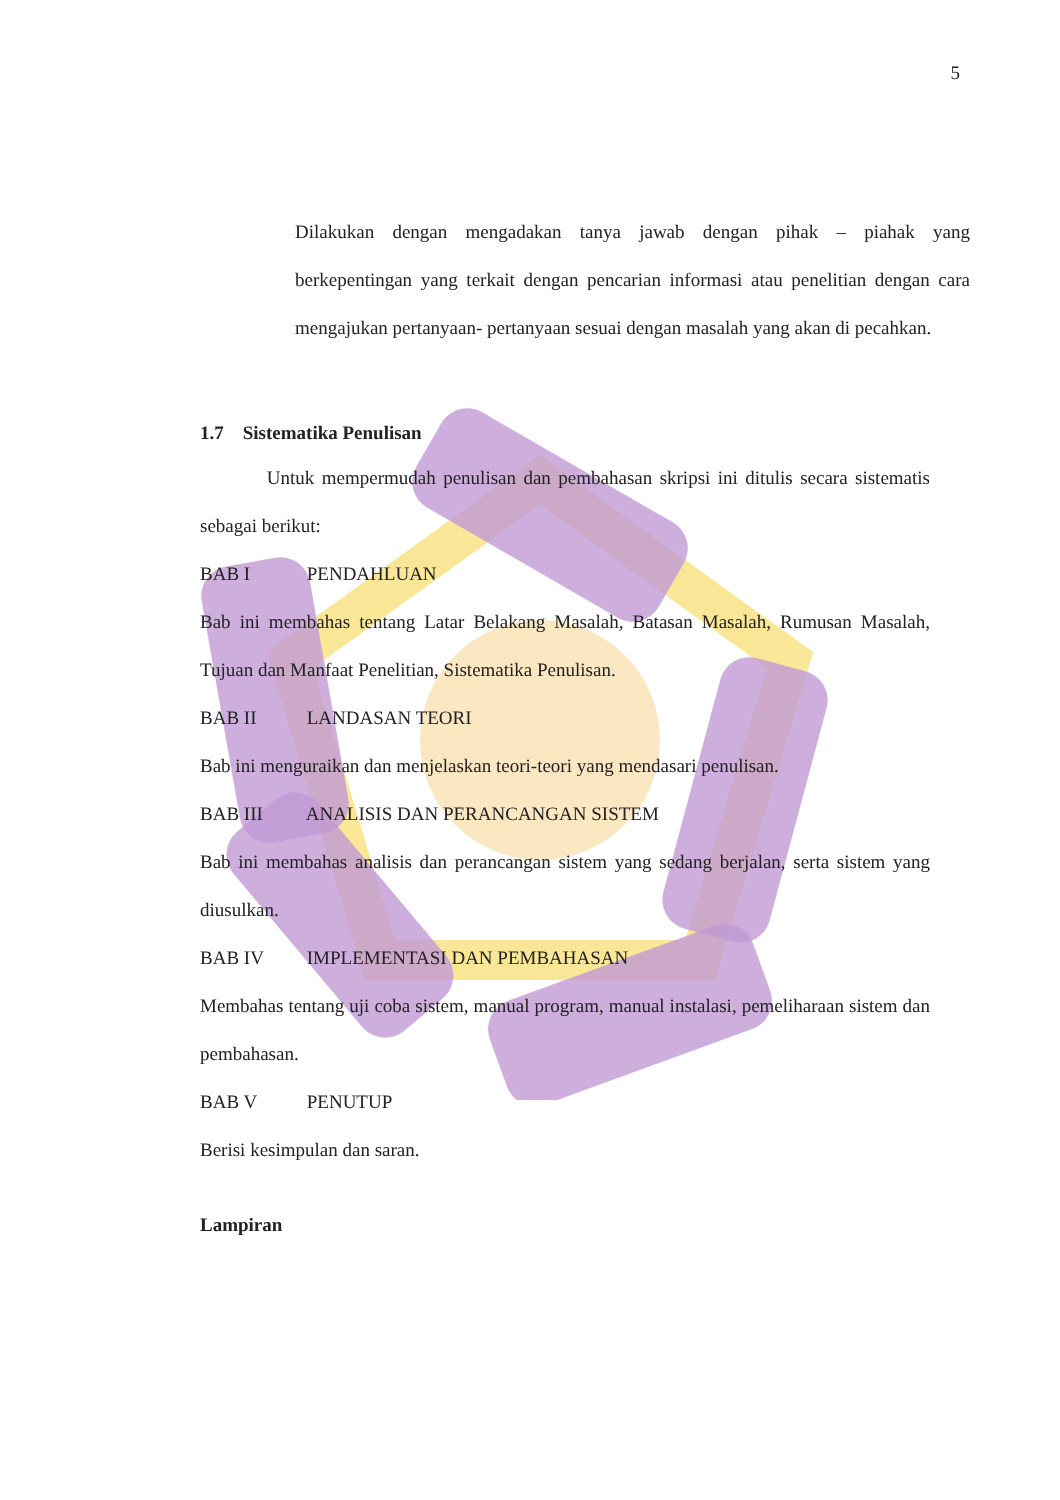5
Dilakukan dengan mengadakan tanya jawab dengan pihak – piahak yang berkepentingan yang terkait dengan pencarian informasi atau penelitian dengan cara mengajukan pertanyaan- pertanyaan sesuai dengan masalah yang akan di pecahkan.
1.7 Sistematika Penulisan
Untuk mempermudah penulisan dan pembahasan skripsi ini ditulis secara sistematis sebagai berikut:
BAB I PENDAHLUAN
Bab ini membahas tentang Latar Belakang Masalah, Batasan Masalah, Rumusan Masalah, Tujuan dan Manfaat Penelitian, Sistematika Penulisan.
BAB II LANDASAN TEORI
Bab ini menguraikan dan menjelaskan teori-teori yang mendasari penulisan.
BAB III ANALISIS DAN PERANCANGAN SISTEM
Bab ini membahas analisis dan perancangan sistem yang sedang berjalan, serta sistem yang diusulkan.
BAB IV IMPLEMENTASI DAN PEMBAHASAN
Membahas tentang uji coba sistem, manual program, manual instalasi, pemeliharaan sistem dan pembahasan.
BAB V PENUTUP
Berisi kesimpulan dan saran.
Lampiran